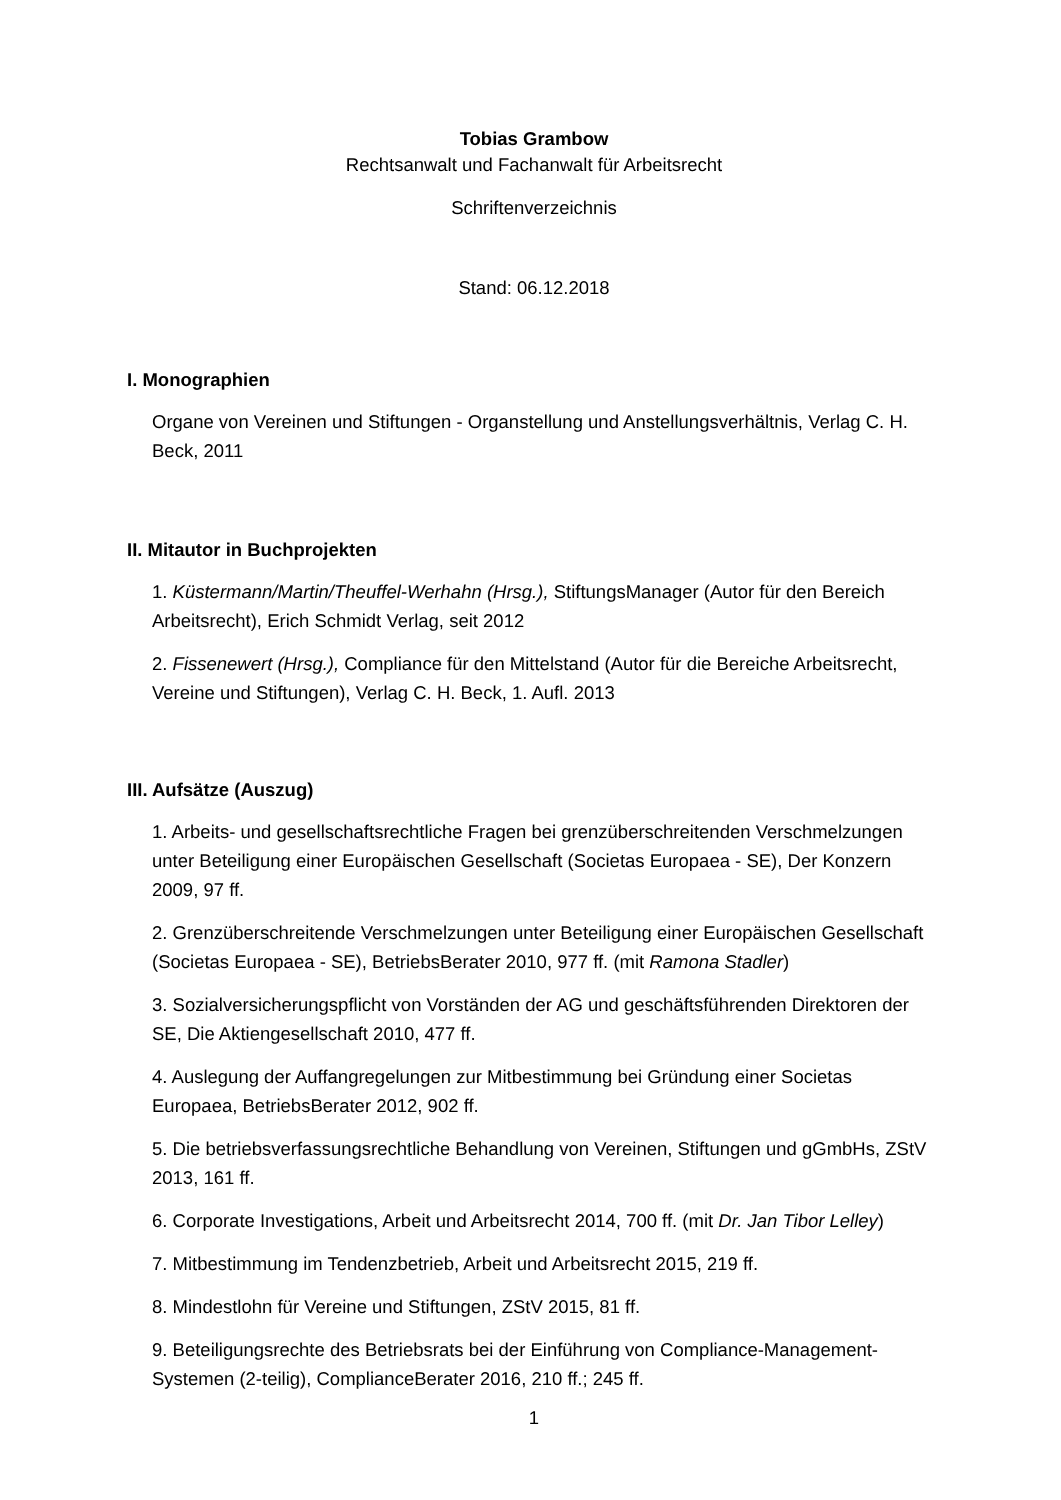Tobias Grambow
Rechtsanwalt und Fachanwalt für Arbeitsrecht
Schriftenverzeichnis
Stand: 06.12.2018
I. Monographien
Organe von Vereinen und Stiftungen - Organstellung und Anstellungsverhältnis, Verlag C. H. Beck, 2011
II. Mitautor in Buchprojekten
1. Küstermann/Martin/Theuffel-Werhahn (Hrsg.), StiftungsManager (Autor für den Bereich Arbeitsrecht), Erich Schmidt Verlag, seit 2012
2. Fissenewert (Hrsg.), Compliance für den Mittelstand (Autor für die Bereiche Arbeitsrecht, Vereine und Stiftungen), Verlag C. H. Beck, 1. Aufl. 2013
III. Aufsätze (Auszug)
1. Arbeits- und gesellschaftsrechtliche Fragen bei grenzüberschreitenden Verschmelzungen unter Beteiligung einer Europäischen Gesellschaft (Societas Europaea - SE), Der Konzern 2009, 97 ff.
2. Grenzüberschreitende Verschmelzungen unter Beteiligung einer Europäischen Gesellschaft (Societas Europaea - SE), BetriebsBerater 2010, 977 ff. (mit Ramona Stadler)
3. Sozialversicherungspflicht von Vorständen der AG und geschäftsführenden Direktoren der SE, Die Aktiengesellschaft 2010, 477 ff.
4. Auslegung der Auffangregelungen zur Mitbestimmung bei Gründung einer Societas Europaea, BetriebsBerater 2012, 902 ff.
5. Die betriebsverfassungsrechtliche Behandlung von Vereinen, Stiftungen und gGmbHs, ZStV 2013, 161 ff.
6. Corporate Investigations, Arbeit und Arbeitsrecht 2014, 700 ff. (mit Dr. Jan Tibor Lelley)
7. Mitbestimmung im Tendenzbetrieb, Arbeit und Arbeitsrecht 2015, 219 ff.
8. Mindestlohn für Vereine und Stiftungen, ZStV 2015, 81 ff.
9. Beteiligungsrechte des Betriebsrats bei der Einführung von Compliance-Management-Systemen (2-teilig), ComplianceBerater 2016, 210 ff.; 245 ff.
1